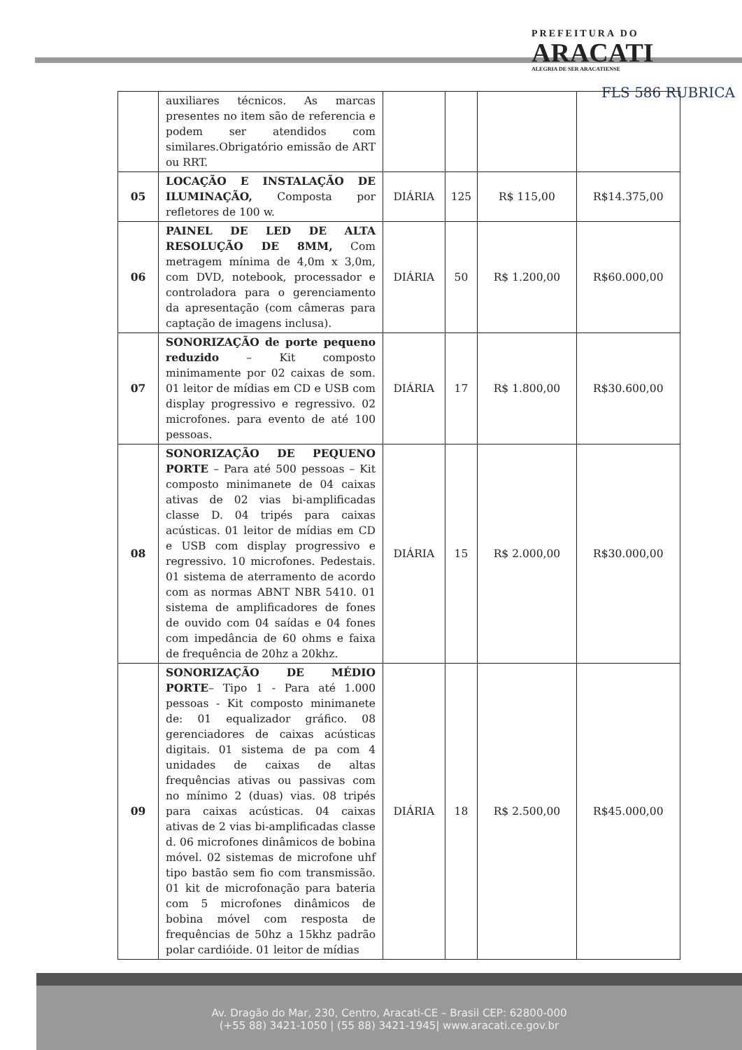PREFEITURA DO
ARACATI
ALEGRIA DE SER ARACATIENSE
FLS 586 RUBRICA
| | auxiliares técnicos. As marcas presentes no item são de referencia e podem ser atendidos com similares.Obrigatório emissão de ART ou RRT. | | | | |
| 05 | LOCAÇÃO E INSTALAÇÃO DE ILUMINAÇÃO, Composta por refletores de 100 w. | DIÁRIA | 125 | R$ 115,00 | R$14.375,00 |
| 06 | PAINEL DE LED DE ALTA RESOLUÇÃO DE 8MM, Com metragem mínima de 4,0m x 3,0m, com DVD, notebook, processador e controladora para o gerenciamento da apresentação (com câmeras para captação de imagens inclusa). | DIÁRIA | 50 | R$ 1.200,00 | R$60.000,00 |
| 07 | SONORIZAÇÃO de porte pequeno reduzido – Kit composto minimamente por 02 caixas de som. 01 leitor de mídias em CD e USB com display progressivo e regressivo. 02 microfones. para evento de até 100 pessoas. | DIÁRIA | 17 | R$ 1.800,00 | R$30.600,00 |
| 08 | SONORIZAÇÃO DE PEQUENO PORTE – Para até 500 pessoas – Kit composto minimanete de 04 caixas ativas de 02 vias bi-amplificadas classe D. 04 tripés para caixas acústicas. 01 leitor de mídias em CD e USB com display progressivo e regressivo. 10 microfones. Pedestais. 01 sistema de aterramento de acordo com as normas ABNT NBR 5410. 01 sistema de amplificadores de fones de ouvido com 04 saídas e 04 fones com impedância de 60 ohms e faixa de frequência de 20hz a 20khz. | DIÁRIA | 15 | R$ 2.000,00 | R$30.000,00 |
| 09 | SONORIZAÇÃO DE MÉDIO PORTE – Tipo 1 - Para até 1.000 pessoas - Kit composto minimanete de: 01 equalizador gráfico. 08 gerenciadores de caixas acústicas digitais. 01 sistema de pa com 4 unidades de caixas de altas frequências ativas ou passivas com no mínimo 2 (duas) vias. 08 tripés para caixas acústicas. 04 caixas ativas de 2 vias bi-amplificadas classe d. 06 microfones dinâmicos de bobina móvel. 02 sistemas de microfone uhf tipo bastão sem fio com transmissão. 01 kit de microfonação para bateria com 5 microfones dinâmicos de bobina móvel com resposta de frequências de 50hz a 15khz padrão polar cardióide. 01 leitor de mídias | DIÁRIA | 18 | R$ 2.500,00 | R$45.000,00 |
Av. Dragão do Mar, 230, Centro, Aracati-CE – Brasil CEP: 62800-000
(+55 88) 3421-1050 | (55 88) 3421-1945| www.aracati.ce.gov.br